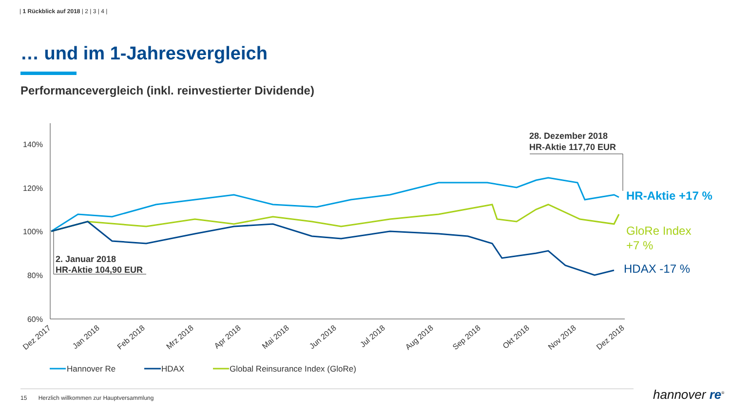| 1 Rückblick auf 2018 | 2 | 3 | 4 |
… und im 1-Jahresvergleich
Performancevergleich (inkl. reinvestierter Dividende)
140%
120%
100%
80%
60%
Dez 2017
Jan 2018
Feb 2018
Mrz 2018
Apr 2018
Mai 2018
Jun 2018
Jul 2018
Aug 2018
Sep 2018
Okt 2018
Nov 2018
Dez 2018
28. Dezember 2018
HR-Aktie 117,70 EUR
2. Januar 2018
HR-Aktie 104,90 EUR
HR-Aktie +17 %
GloRe Index
+7 %
HDAX -17 %
Hannover Re
HDAX
Global Reinsurance Index (GloRe)
15 Herzlich willkommen zur Hauptversammlung
hannover re<sup>®</sup>